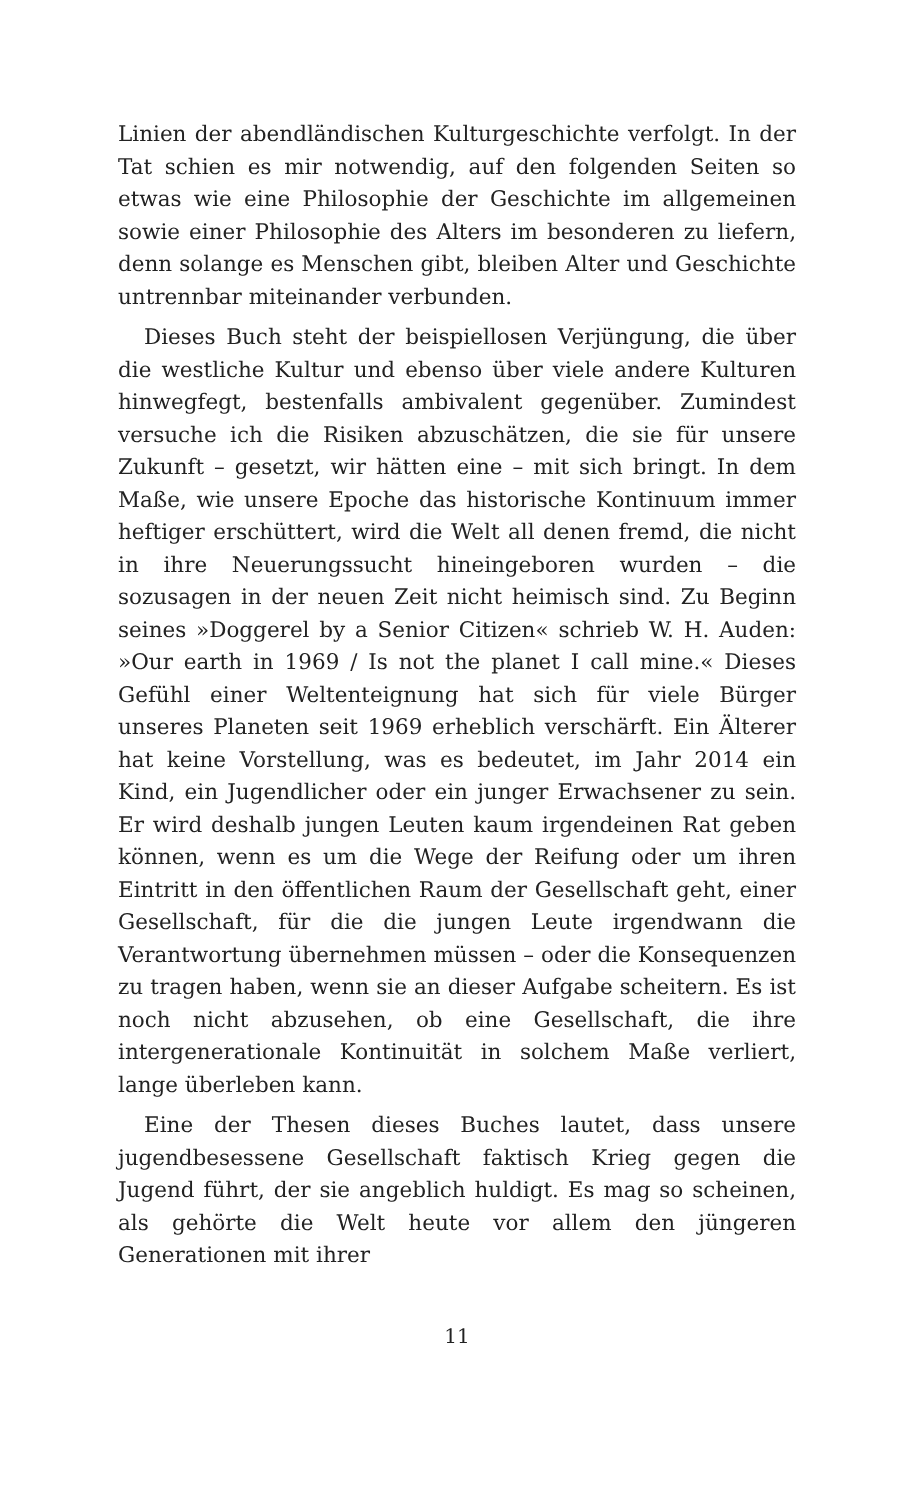Linien der abendländischen Kulturgeschichte verfolgt. In der Tat schien es mir notwendig, auf den folgenden Seiten so etwas wie eine Philosophie der Geschichte im allgemeinen sowie einer Philosophie des Alters im besonderen zu liefern, denn solange es Menschen gibt, bleiben Alter und Geschichte untrennbar miteinander verbunden.
Dieses Buch steht der beispiellosen Verjüngung, die über die westliche Kultur und ebenso über viele andere Kulturen hinwegfegt, bestenfalls ambivalent gegenüber. Zumindest versuche ich die Risiken abzuschätzen, die sie für unsere Zukunft – gesetzt, wir hätten eine – mit sich bringt. In dem Maße, wie unsere Epoche das historische Kontinuum immer heftiger erschüttert, wird die Welt all denen fremd, die nicht in ihre Neuerungssucht hineingeboren wurden – die sozusagen in der neuen Zeit nicht heimisch sind. Zu Beginn seines »Doggerel by a Senior Citizen« schrieb W. H. Auden: »Our earth in 1969 / Is not the planet I call mine.« Dieses Gefühl einer Weltenteignung hat sich für viele Bürger unseres Planeten seit 1969 erheblich verschärft. Ein Älterer hat keine Vorstellung, was es bedeutet, im Jahr 2014 ein Kind, ein Jugendlicher oder ein junger Erwachsener zu sein. Er wird deshalb jungen Leuten kaum irgendeinen Rat geben können, wenn es um die Wege der Reifung oder um ihren Eintritt in den öffentlichen Raum der Gesellschaft geht, einer Gesellschaft, für die die jungen Leute irgendwann die Verantwortung übernehmen müssen – oder die Konsequenzen zu tragen haben, wenn sie an dieser Aufgabe scheitern. Es ist noch nicht abzusehen, ob eine Gesellschaft, die ihre intergenerationale Kontinuität in solchem Maße verliert, lange überleben kann.
Eine der Thesen dieses Buches lautet, dass unsere jugendbesessene Gesellschaft faktisch Krieg gegen die Jugend führt, der sie angeblich huldigt. Es mag so scheinen, als gehörte die Welt heute vor allem den jüngeren Generationen mit ihrer
11